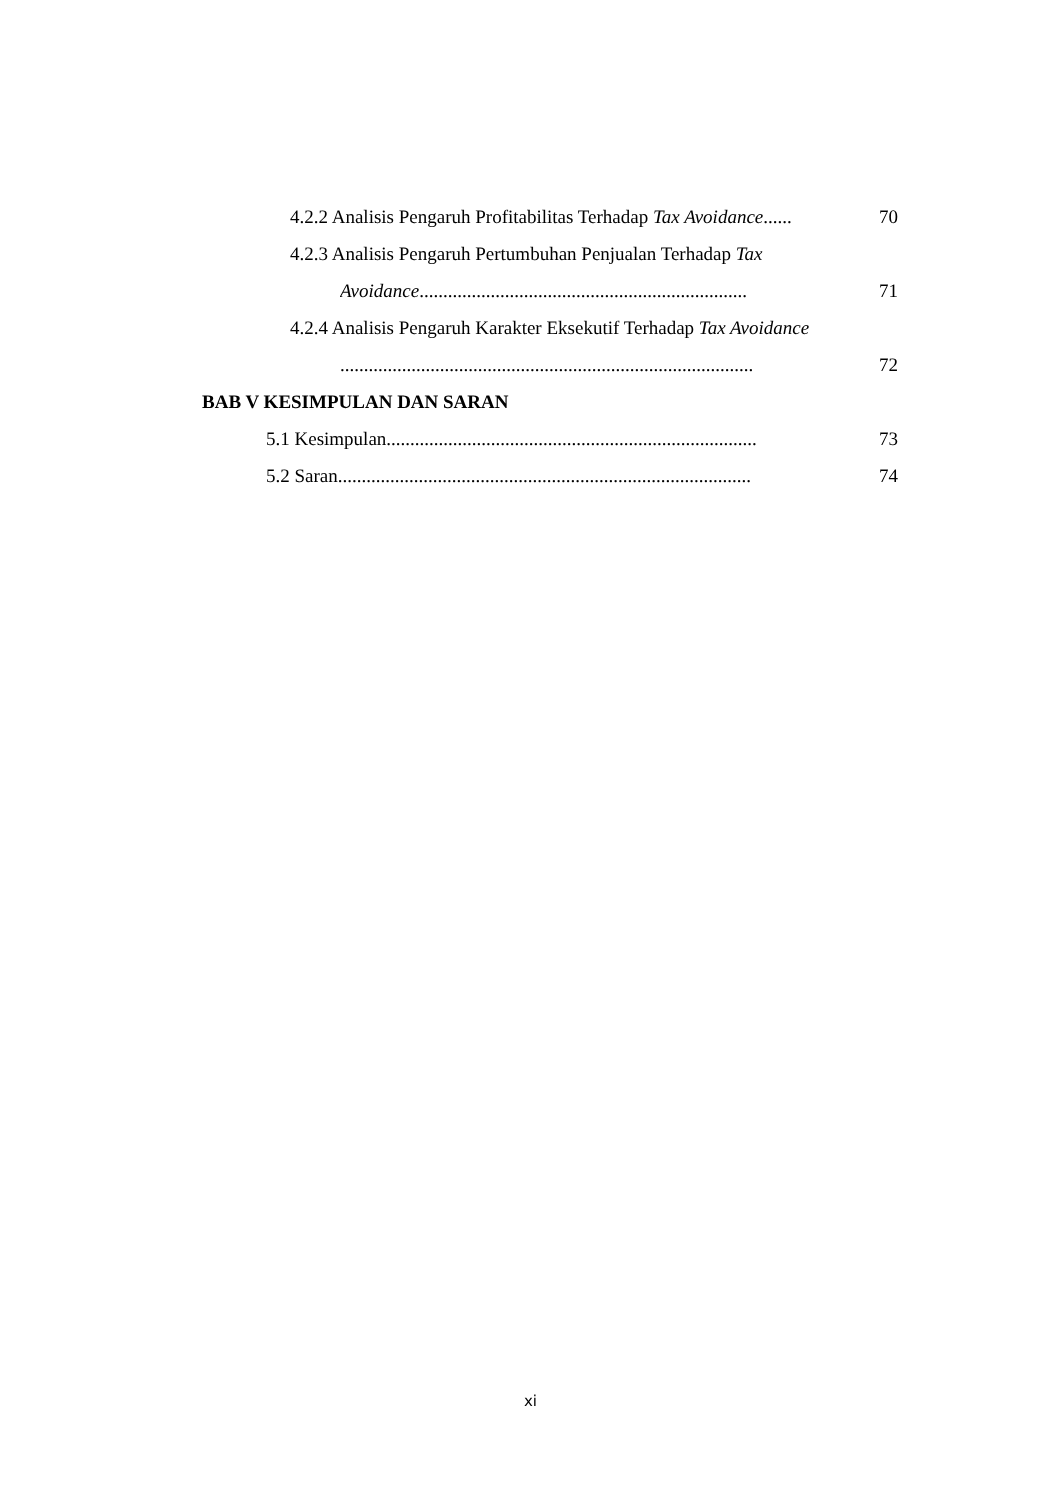4.2.2 Analisis Pengaruh Profitabilitas Terhadap Tax Avoidance...... 70
4.2.3 Analisis Pengaruh Pertumbuhan Penjualan Terhadap Tax
Avoidance..................................................................... 71
4.2.4 Analisis Pengaruh Karakter Eksekutif Terhadap Tax Avoidance
....................................................................................... 72
BAB V KESIMPULAN DAN SARAN
5.1 Kesimpulan.............................................................................. 73
5.2 Saran....................................................................................... 74
xi